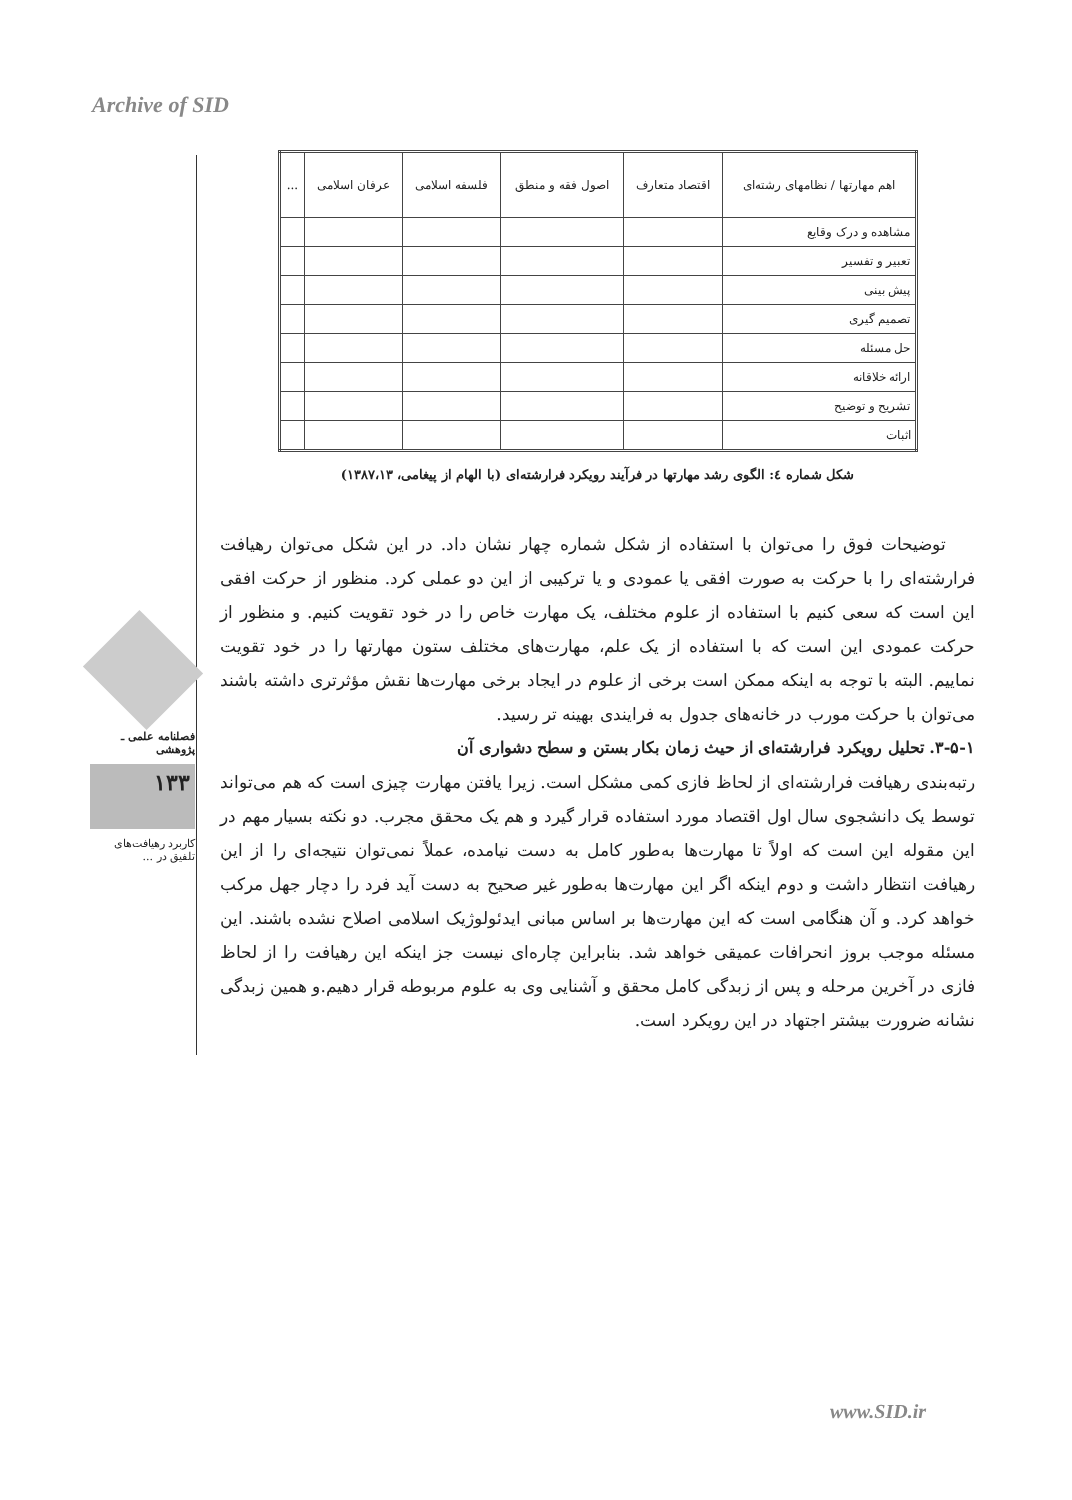Archive of SID
فصلنامه علمی ـ پژوهشی
۱۳۳
کاربرد رهیافت‌های تلفیق در ...
| اهم مهارتها / نظامهای رشته‌ای | اقتصاد متعارف | اصول فقه و منطق | فلسفه اسلامی | عرفان اسلامی | ... |
| --- | --- | --- | --- | --- | --- |
| مشاهده و درک وقایع | | | | | |
| تعبیر و تفسیر | | | | | |
| پیش بینی | | | | | |
| تصمیم گیری | | | | | |
| حل مسئله | | | | | |
| ارائه خلاقانه | | | | | |
| تشریح و توضیح | | | | | |
| اثبات | | | | | |
شکل شماره ٤: الگوی رشد مهارتها در فرآیند رویکرد فرارشته‌ای (با الهام از پیغامی، ۱۳۸۷،۱۳)
توضیحات فوق را می‌توان با استفاده از شکل شماره چهار نشان داد. در این شکل می‌توان رهیافت فرارشته‌ای را با حرکت به صورت افقی یا عمودی و یا ترکیبی از این دو عملی کرد. منظور از حرکت افقی این است که سعی کنیم با استفاده از علوم مختلف، یک مهارت خاص را در خود تقویت کنیم. و منظور از حرکت عمودی این است که با استفاده از یک علم، مهارت‌های مختلف ستون مهارتها را در خود تقویت نماییم. البته با توجه به اینکه ممکن است برخی از علوم در ایجاد برخی مهارت‌ها نقش مؤثرتری داشته باشند می‌توان با حرکت مورب در خانه‌های جدول به فرایندی بهینه تر رسید.
۳-۵-۱. تحلیل رویکرد فرارشته‌ای از حیث زمان بکار بستن و سطح دشواری آن
رتبه‌بندی رهیافت فرارشته‌ای از لحاظ فازی کمی مشکل است. زیرا یافتن مهارت چیزی است که هم می‌تواند توسط یک دانشجوی سال اول اقتصاد مورد استفاده قرار گیرد و هم یک محقق مجرب. دو نکته بسیار مهم در این مقوله این است که اولاً تا مهارت‌ها به‌طور کامل به دست نیامده، عملاً نمی‌توان نتیجه‌ای را از این رهیافت انتظار داشت و دوم اینکه اگر این مهارت‌ها به‌طور غیر صحیح به دست آید فرد را دچار جهل مرکب خواهد کرد. و آن هنگامی است که این مهارت‌ها بر اساس مبانی ایدئولوژیک اسلامی اصلاح نشده باشند. این مسئله موجب بروز انحرافات عمیقی خواهد شد. بنابراین چاره‌ای نیست جز اینکه این رهیافت را از لحاظ فازی در آخرین مرحله و پس از زبدگی کامل محقق و آشنایی وی به علوم مربوطه قرار دهیم.و همین زبدگی نشانه ضرورت بیشتر اجتهاد در این رویکرد است.
www.SID.ir